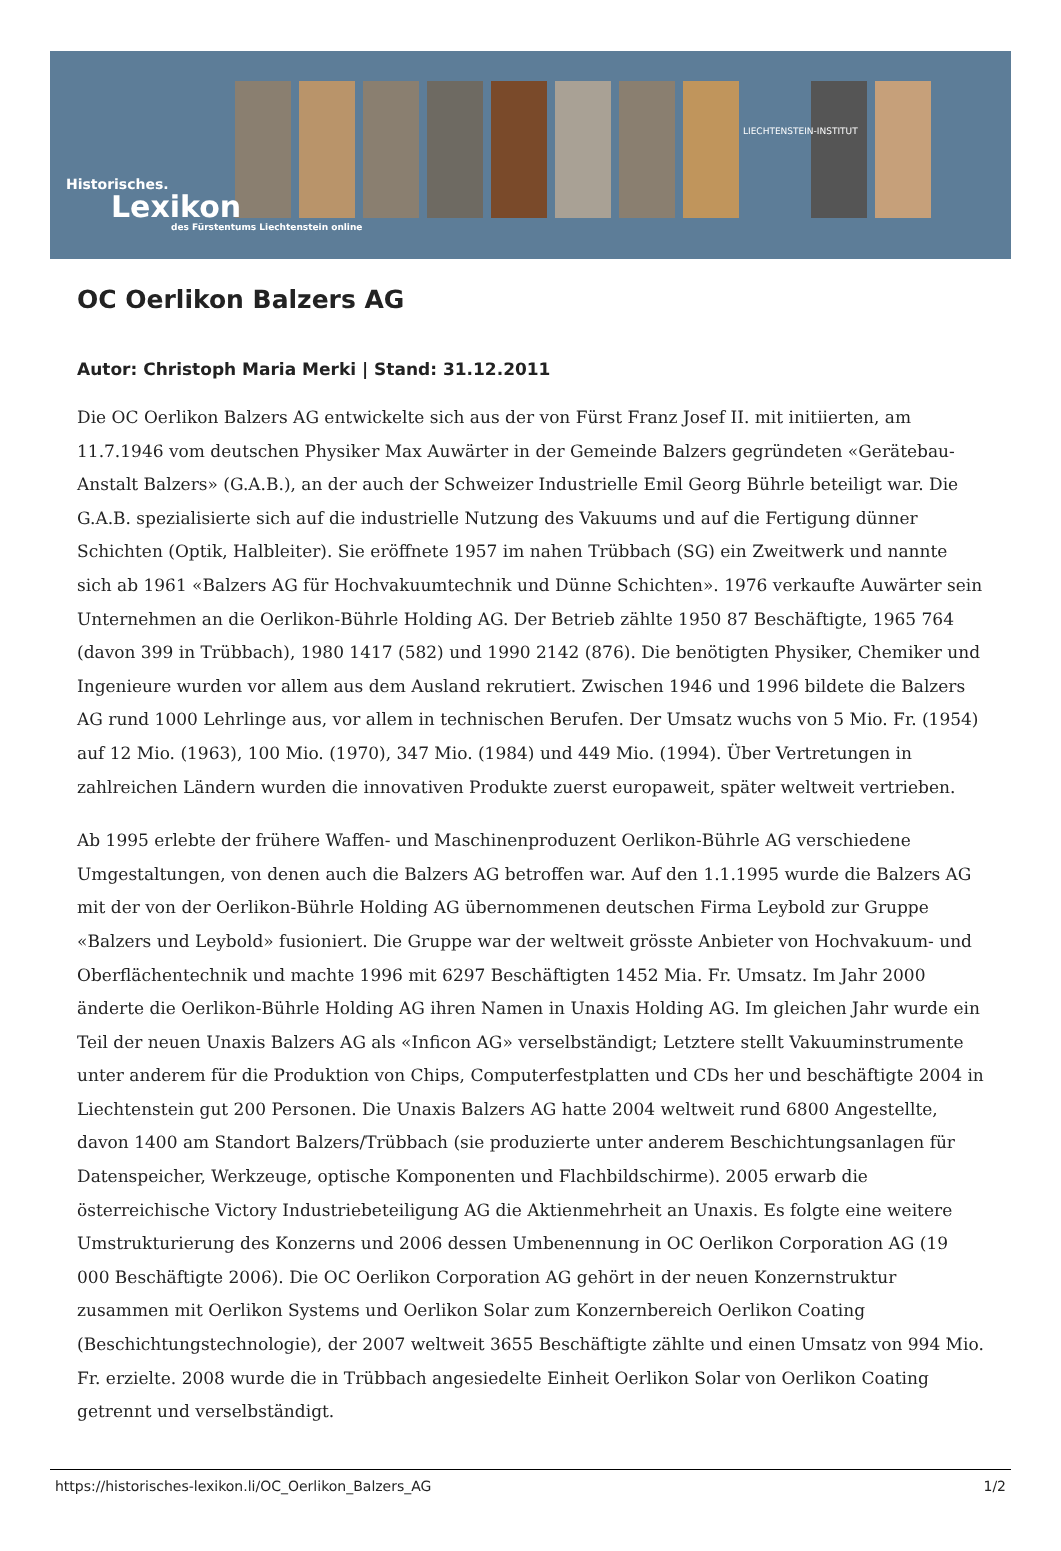LIECHTENSTEIN-INSTITUT
Historisches.
Lexikon
des Fürstentums Liechtenstein online
OC Oerlikon Balzers AG
Autor: Christoph Maria Merki | Stand: 31.12.2011
Die OC Oerlikon Balzers AG entwickelte sich aus der von Fürst Franz Josef II. mit initiierten, am 11.7.1946 vom deutschen Physiker Max Auwärter in der Gemeinde Balzers gegründeten «Gerätebau-Anstalt Balzers» (G.A.B.), an der auch der Schweizer Industrielle Emil Georg Bührle beteiligt war. Die G.A.B. spezialisierte sich auf die industrielle Nutzung des Vakuums und auf die Fertigung dünner Schichten (Optik, Halbleiter). Sie eröffnete 1957 im nahen Trübbach (SG) ein Zweitwerk und nannte sich ab 1961 «Balzers AG für Hochvakuumtechnik und Dünne Schichten». 1976 verkaufte Auwärter sein Unternehmen an die Oerlikon-Bührle Holding AG. Der Betrieb zählte 1950 87 Beschäftigte, 1965 764 (davon 399 in Trübbach), 1980 1417 (582) und 1990 2142 (876). Die benötigten Physiker, Chemiker und Ingenieure wurden vor allem aus dem Ausland rekrutiert. Zwischen 1946 und 1996 bildete die Balzers AG rund 1000 Lehrlinge aus, vor allem in technischen Berufen. Der Umsatz wuchs von 5 Mio. Fr. (1954) auf 12 Mio. (1963), 100 Mio. (1970), 347 Mio. (1984) und 449 Mio. (1994). Über Vertretungen in zahlreichen Ländern wurden die innovativen Produkte zuerst europaweit, später weltweit vertrieben.
Ab 1995 erlebte der frühere Waffen- und Maschinenproduzent Oerlikon-Bührle AG verschiedene Umgestaltungen, von denen auch die Balzers AG betroffen war. Auf den 1.1.1995 wurde die Balzers AG mit der von der Oerlikon-Bührle Holding AG übernommenen deutschen Firma Leybold zur Gruppe «Balzers und Leybold» fusioniert. Die Gruppe war der weltweit grösste Anbieter von Hochvakuum- und Oberflächentechnik und machte 1996 mit 6297 Beschäftigten 1452 Mia. Fr. Umsatz. Im Jahr 2000 änderte die Oerlikon-Bührle Holding AG ihren Namen in Unaxis Holding AG. Im gleichen Jahr wurde ein Teil der neuen Unaxis Balzers AG als «Inficon AG» verselbständigt; Letztere stellt Vakuuminstrumente unter anderem für die Produktion von Chips, Computerfestplatten und CDs her und beschäftigte 2004 in Liechtenstein gut 200 Personen. Die Unaxis Balzers AG hatte 2004 weltweit rund 6800 Angestellte, davon 1400 am Standort Balzers/Trübbach (sie produzierte unter anderem Beschichtungsanlagen für Datenspeicher, Werkzeuge, optische Komponenten und Flachbildschirme). 2005 erwarb die österreichische Victory Industriebeteiligung AG die Aktienmehrheit an Unaxis. Es folgte eine weitere Umstrukturierung des Konzerns und 2006 dessen Umbenennung in OC Oerlikon Corporation AG (19 000 Beschäftigte 2006). Die OC Oerlikon Corporation AG gehört in der neuen Konzernstruktur zusammen mit Oerlikon Systems und Oerlikon Solar zum Konzernbereich Oerlikon Coating (Beschichtungstechnologie), der 2007 weltweit 3655 Beschäftigte zählte und einen Umsatz von 994 Mio. Fr. erzielte. 2008 wurde die in Trübbach angesiedelte Einheit Oerlikon Solar von Oerlikon Coating getrennt und verselbständigt.
https://historisches-lexikon.li/OC_Oerlikon_Balzers_AG 1/2